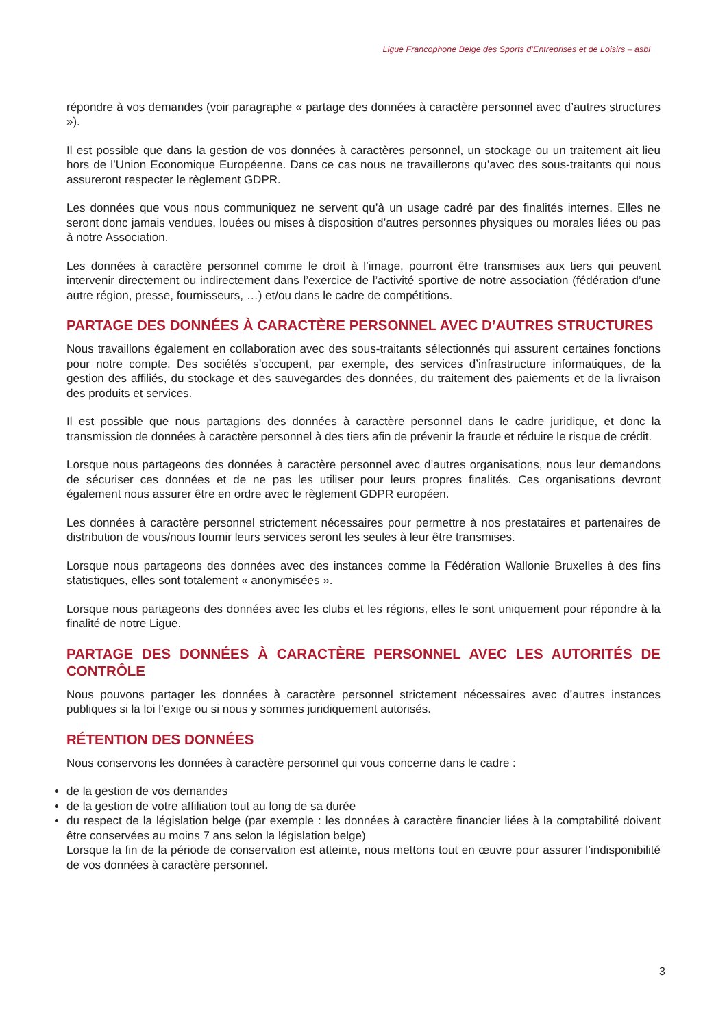Ligue Francophone Belge des Sports d’Entreprises et de Loisirs – asbl
répondre à vos demandes (voir paragraphe « partage des données à caractère personnel avec d’autres structures »).
Il est possible que dans la gestion de vos données à caractères personnel, un stockage ou un traitement ait lieu hors de l’Union Economique Européenne. Dans ce cas nous ne travaillerons qu’avec des sous-traitants qui nous assureront respecter le règlement GDPR.
Les données que vous nous communiquez ne servent qu’à un usage cadré par des finalités internes. Elles ne seront donc jamais vendues, louées ou mises à disposition d’autres personnes physiques ou morales liées ou pas à notre Association.
Les données à caractère personnel comme le droit à l’image, pourront être transmises aux tiers qui peuvent intervenir directement ou indirectement dans l’exercice de l’activité sportive de notre association (fédération d’une autre région, presse, fournisseurs, …) et/ou dans le cadre de compétitions.
PARTAGE DES DONNÉES À CARACTÈRE PERSONNEL AVEC D’AUTRES STRUCTURES
Nous travaillons également en collaboration avec des sous-traitants sélectionnés qui assurent certaines fonctions pour notre compte. Des sociétés s’occupent, par exemple, des services d’infrastructure informatiques, de la gestion des affiliés, du stockage et des sauvegardes des données, du traitement des paiements et de la livraison des produits et services.
Il est possible que nous partagions des données à caractère personnel dans le cadre juridique, et donc la transmission de données à caractère personnel à des tiers afin de prévenir la fraude et réduire le risque de crédit.
Lorsque nous partageons des données à caractère personnel avec d’autres organisations, nous leur demandons de sécuriser ces données et de ne pas les utiliser pour leurs propres finalités. Ces organisations devront également nous assurer être en ordre avec le règlement GDPR européen.
Les données à caractère personnel strictement nécessaires pour permettre à nos prestataires et partenaires de distribution de vous/nous fournir leurs services seront les seules à leur être transmises.
Lorsque nous partageons des données avec des instances comme la Fédération Wallonie Bruxelles à des fins statistiques, elles sont totalement « anonymisées ».
Lorsque nous partageons des données avec les clubs et les régions, elles le sont uniquement pour répondre à la finalité de notre Ligue.
PARTAGE DES DONNÉES À CARACTÈRE PERSONNEL AVEC LES AUTORITÉS DE CONTRÔLE
Nous pouvons partager les données à caractère personnel strictement nécessaires avec d’autres instances publiques si la loi l’exige ou si nous y sommes juridiquement autorisés.
RÉTENTION DES DONNÉES
Nous conservons les données à caractère personnel qui vous concerne dans le cadre :
de la gestion de vos demandes
de la gestion de votre affiliation tout au long de sa durée
du respect de la législation belge (par exemple : les données à caractère financier liées à la comptabilité doivent être conservées au moins 7 ans selon la législation belge)
Lorsque la fin de la période de conservation est atteinte, nous mettons tout en œuvre pour assurer l’indisponibilité de vos données à caractère personnel.
3